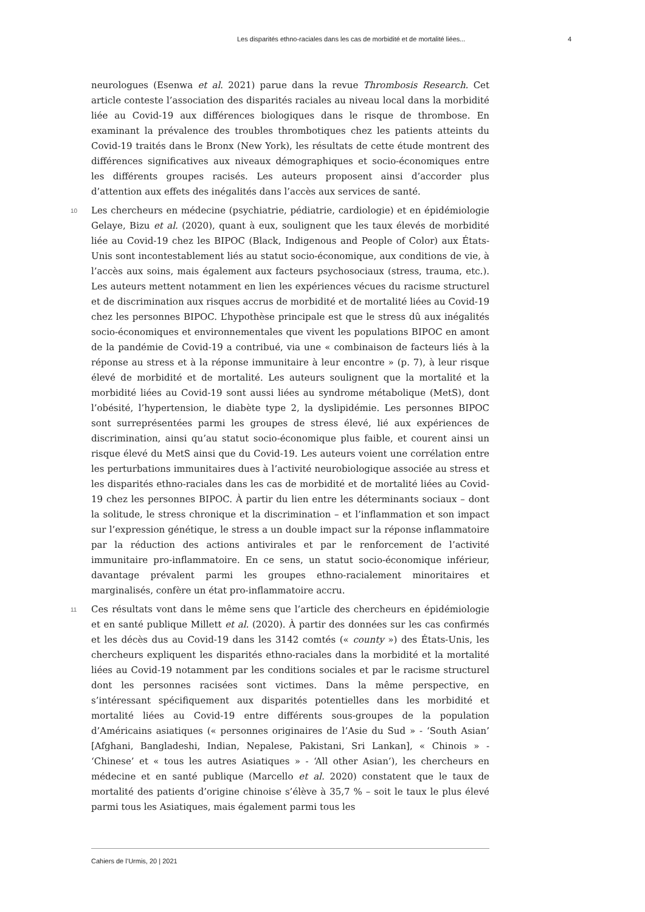Les disparités ethno-raciales dans les cas de morbidité et de mortalité liées... 4
neurologues (Esenwa et al. 2021) parue dans la revue Thrombosis Research. Cet article conteste l’association des disparités raciales au niveau local dans la morbidité liée au Covid-19 aux différences biologiques dans le risque de thrombose. En examinant la prévalence des troubles thrombotiques chez les patients atteints du Covid-19 traités dans le Bronx (New York), les résultats de cette étude montrent des différences significatives aux niveaux démographiques et socio-économiques entre les différents groupes racisés. Les auteurs proposent ainsi d’accorder plus d’attention aux effets des inégalités dans l’accès aux services de santé.
10 Les chercheurs en médecine (psychiatrie, pédiatrie, cardiologie) et en épidémiologie Gelaye, Bizu et al. (2020), quant à eux, soulignent que les taux élevés de morbidité liée au Covid-19 chez les BIPOC (Black, Indigenous and People of Color) aux États-Unis sont incontestablement liés au statut socio-économique, aux conditions de vie, à l’accès aux soins, mais également aux facteurs psychosociaux (stress, trauma, etc.). Les auteurs mettent notamment en lien les expériences vécues du racisme structurel et de discrimination aux risques accrus de morbidité et de mortalité liées au Covid-19 chez les personnes BIPOC. L’hypothèse principale est que le stress dû aux inégalités socio-économiques et environnementales que vivent les populations BIPOC en amont de la pandémie de Covid-19 a contribué, via une « combinaison de facteurs liés à la réponse au stress et à la réponse immunitaire à leur encontre » (p. 7), à leur risque élevé de morbidité et de mortalité. Les auteurs soulignent que la mortalité et la morbidité liées au Covid-19 sont aussi liées au syndrome métabolique (MetS), dont l’obésité, l’hypertension, le diabète type 2, la dyslipidémie. Les personnes BIPOC sont surreprésentées parmi les groupes de stress élevé, lié aux expériences de discrimination, ainsi qu’au statut socio-économique plus faible, et courent ainsi un risque élevé du MetS ainsi que du Covid-19. Les auteurs voient une corrélation entre les perturbations immunitaires dues à l’activité neurobiologique associée au stress et les disparités ethno-raciales dans les cas de morbidité et de mortalité liées au Covid-19 chez les personnes BIPOC. À partir du lien entre les déterminants sociaux – dont la solitude, le stress chronique et la discrimination – et l’inflammation et son impact sur l’expression génétique, le stress a un double impact sur la réponse inflammatoire par la réduction des actions antivirales et par le renforcement de l’activité immunitaire pro-inflammatoire. En ce sens, un statut socio-économique inférieur, davantage prévalent parmi les groupes ethno-racialement minoritaires et marginalisés, confère un état pro-inflammatoire accru.
11 Ces résultats vont dans le même sens que l’article des chercheurs en épidémiologie et en santé publique Millett et al. (2020). À partir des données sur les cas confirmés et les décès dus au Covid-19 dans les 3142 comtés (« county ») des États-Unis, les chercheurs expliquent les disparités ethno-raciales dans la morbidité et la mortalité liées au Covid-19 notamment par les conditions sociales et par le racisme structurel dont les personnes racisées sont victimes. Dans la même perspective, en s’intéressant spécifiquement aux disparités potentielles dans les morbidité et mortalité liées au Covid-19 entre différents sous-groupes de la population d’Américains asiatiques (« personnes originaires de l’Asie du Sud » - ‘South Asian’ [Afghani, Bangladeshi, Indian, Nepalese, Pakistani, Sri Lankan], « Chinois » - ‘Chinese’ et « tous les autres Asiatiques » - ‘All other Asian’), les chercheurs en médecine et en santé publique (Marcello et al. 2020) constatent que le taux de mortalité des patients d’origine chinoise s’élève à 35,7 % – soit le taux le plus élevé parmi tous les Asiatiques, mais également parmi tous les
Cahiers de l’Urmis, 20 | 2021